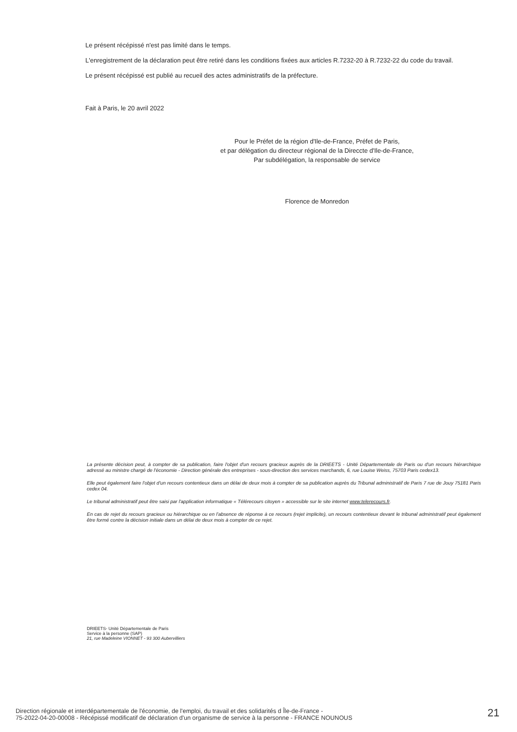Le présent récépissé n'est pas limité dans le temps.
L'enregistrement de la déclaration peut être retiré dans les conditions fixées aux articles R.7232-20 à R.7232-22 du code du travail.
Le présent récépissé est publié au recueil des actes administratifs de la préfecture.
Fait à Paris, le 20 avril 2022
Pour le Préfet de la région d'Ile-de-France, Préfet de Paris,
et par délégation du directeur régional de la Direccte d'Ile-de-France,
Par subdélégation, la responsable de service
Florence de Monredon
La présente décision peut, à compter de sa publication, faire l'objet d'un recours gracieux auprès de la DRIEETS - Unité Départementale de Paris ou d'un recours hiérarchique adressé au ministre chargé de l'économie - Direction générale des entreprises - sous-direction des services marchands, 6, rue Louise Weiss, 75703 Paris cedex13.
Elle peut également faire l'objet d'un recours contentieux dans un délai de deux mois à compter de sa publication auprès du Tribunal administratif de Paris 7 rue de Jouy 75181 Paris cedex 04.
Le tribunal administratif peut être saisi par l'application informatique « Télérecours citoyen » accessible sur le site internet www.telerecours.fr.
En cas de rejet du recours gracieux ou hiérarchique ou en l'absence de réponse à ce recours (rejet implicite), un recours contentieux devant le tribunal administratif peut également être formé contre la décision initiale dans un délai de deux mois à compter de ce rejet.
DRIEETS- Unité Départementale de Paris
Service à la personne (SAP)
21, rue Madeleine VIONNET - 93 300 Aubervilliers
Direction régionale et interdépartementale de l'économie, de l'emploi, du travail et des solidarités d Île-de-France -
75-2022-04-20-00008 - Récépissé modificatif de déclaration d'un organisme de service à la personne - FRANCE NOUNOUS
21